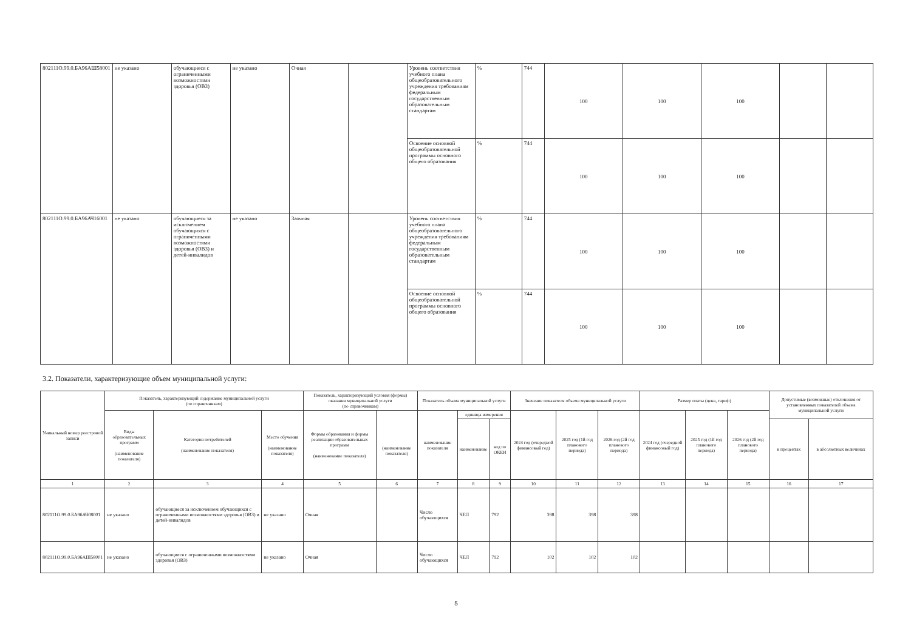| 802111О.99.0.БА96АШ58001 | не указано | обучающиеся с ограниченными возможностями здоровья (ОВЗ) | не указано | Очная | | Уровень соответствия учебного плана общеобразовательного учреждения требованиям федеральным государственным образовательным стандартам | % | 744 | 100 | 100 | 100 | | |
| | | | | | | Освоение основной общеобразовательной программы основного общего образования | % | 744 | 100 | 100 | 100 | | |
| 802111О.99.0.БА96АЧ16001 | не указано | обучающиеся за исключением обучающихся с ограниченными возможностями здоровья (ОВЗ) и детей-инвалидов | не указано | Заочная | | Уровень соответствия учебного плана общеобразовательного учреждения требованиям федеральным государственным образовательным стандартам | % | 744 | 100 | 100 | 100 | | |
| | | | | | | Освоение основной общеобразовательной программы основного общего образования | % | 744 | 100 | 100 | 100 | | |
3.2. Показатели, характеризующие объем муниципальной услуги:
| Уникальный номер реестровой записи | Показатель, характеризующий содержание муниципальной услуги (по справочникам) | | | Показатель, характеризующий условия (формы) оказания муниципальной услуги (по справочникам) | | Показатель объема муниципальной услуги | | | Значение показателя объема муниципальной услуги | | | Размер платы (цена, тариф) | | | Допустимые (возможные) отклонения от установленных показателей объема муниципальной услуги | |
| --- | --- | --- | --- | --- | --- | --- | --- | --- | --- | --- | --- | --- | --- | --- | --- | --- |
| | Виды образовательных программ (наименование показателя) | Категория потребителей (наименование показателя) | Место обучения (наименование показателя) | Формы образования и формы реализации образовательных программ (наименование показателя) | (наименование показателя) | наименование показателя | единица измерения | | 2024 год (очередной финансовый год) | 2025 год (1й год планового периода) | 2026 год (2й год планового периода) | 2024 год (очередной финансовый год) | 2025 год (1й год планового периода) | 2026 год (2й год планового периода) | | |
| | | | | | | | наименование | код по ОКЕИ | | | | | | | в процентах | в абсолютных величинах |
| 1 | 2 | 3 | 4 | 5 | 6 | 7 | 8 | 9 | 10 | 11 | 12 | 13 | 14 | 15 | 16 | 17 |
| 802111О.99.0.БА96АЧ08001 | не указано | обучающиеся за исключением обучающихся с ограниченными возможностями здоровья (ОВЗ) и детей-инвалидов | не указано | Очная | | Число обучающихся | ЧЕЛ | 792 | 398 | 398 | 398 | | | | | |
| 802111О.99.0.БА96АШ58001 | не указано | обучающиеся с ограниченными возможностями здоровья (ОВЗ) | не указано | Очная | | Число обучающихся | ЧЕЛ | 792 | 102 | 102 | 102 | | | | | |
5